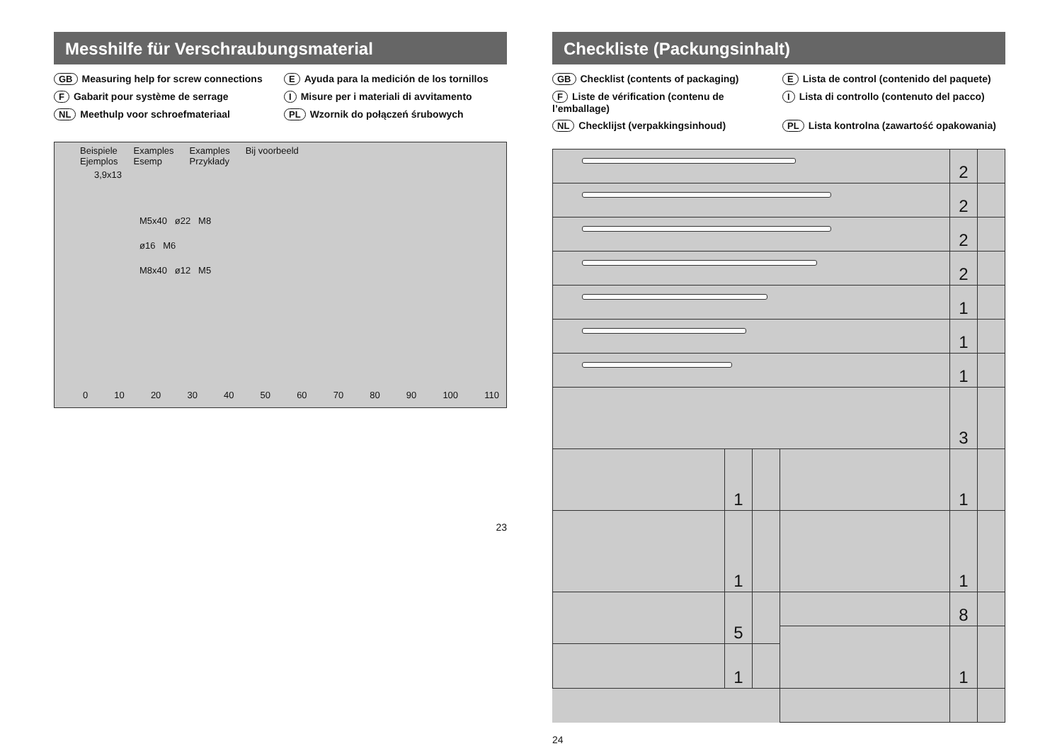Messhilfe für Verschraubungsmaterial
GB Measuring help for screw connections
E Ayuda para la medición de los tornillos
F Gabarit pour système de serrage
I Misure per i materiali di avvitamento
NL Meethulp voor schroefmateriaal
PL Wzornik do połączeń śrubowych
Beispiele
Ejemplos
Examples
Esemp
Examples
Przykłady
Bij voorbeeld
3,9x13
M5x40 ø22 M8
ø16 M6
M8x40 ø12 M5
0 10 20 30 40 50 60 70 80 90 100 110
23
Checkliste (Packungsinhalt)
GB Checklist (contents of packaging)
E Lista de control (contenido del paquete)
F Liste de vérification (contenu de l’emballage)
I Lista di controllo (contenuto del pacco)
NL Checklijst (verpakkingsinhoud)
PL Lista kontrolna (zawartość opakowania)
| | | | | 2 | |
| | | | | 2 | |
| | | | | 2 | |
| | | | | 2 | |
| | | | | 1 | |
| | | | | 1 | |
| | | | | 1 | |
| | | | | 3 | |
| | 1 | | | 1 | |
| | 1 | | | 1 | |
| | 5 | | | 8 | |
| | | | | 1 | |
| | 1 | | | | |
24